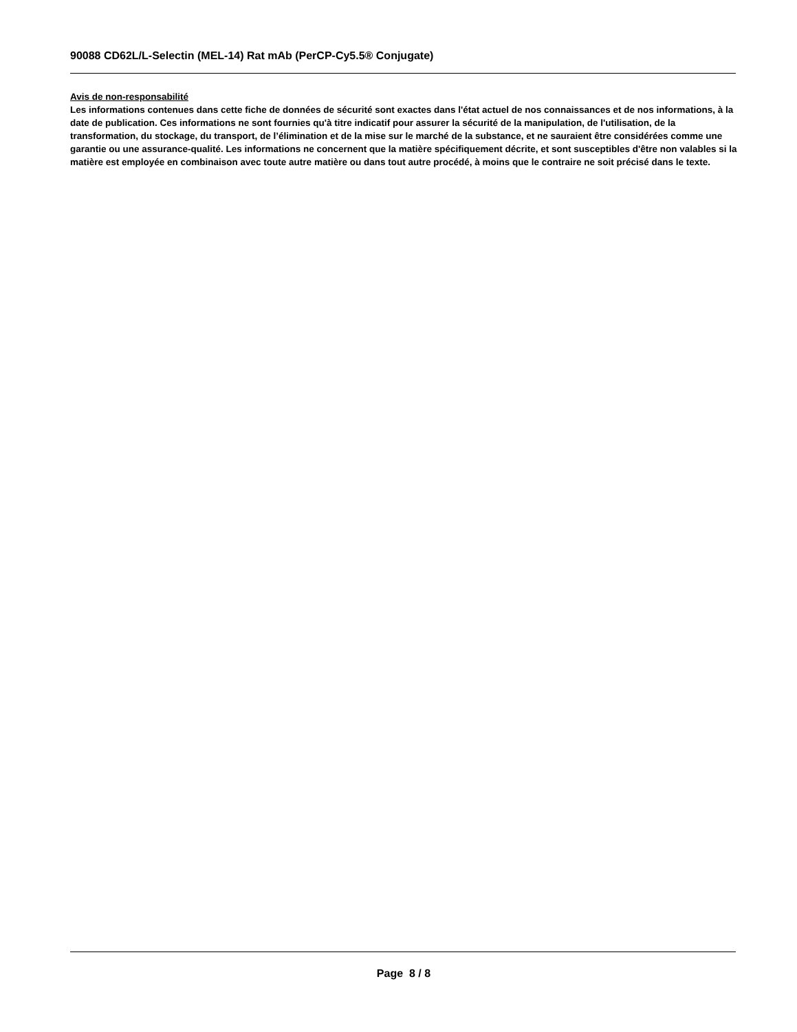90088 CD62L/L-Selectin (MEL-14) Rat mAb (PerCP-Cy5.5® Conjugate)
Avis de non-responsabilité
Les informations contenues dans cette fiche de données de sécurité sont exactes dans l'état actuel de nos connaissances et de nos informations, à la date de publication. Ces informations ne sont fournies qu'à titre indicatif pour assurer la sécurité de la manipulation, de l'utilisation, de la transformation, du stockage, du transport, de l’élimination et de la mise sur le marché de la substance, et ne sauraient être considérées comme une garantie ou une assurance-qualité. Les informations ne concernent que la matière spécifiquement décrite, et sont susceptibles d'être non valables si la matière est employée en combinaison avec toute autre matière ou dans tout autre procédé, à moins que le contraire ne soit précisé dans le texte.
Page 8 / 8